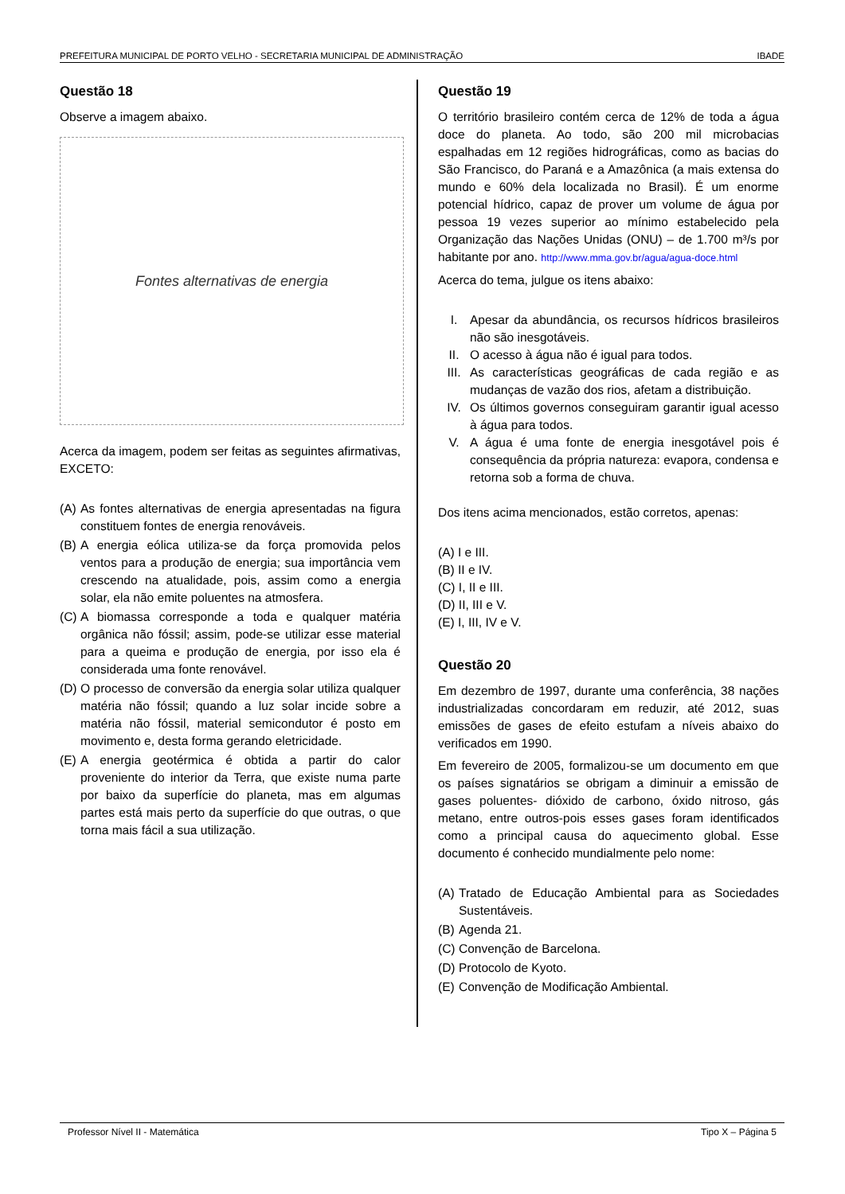PREFEITURA MUNICIPAL DE PORTO VELHO - SECRETARIA MUNICIPAL DE ADMINISTRAÇÃO IBADE
Questão 18
Observe a imagem abaixo.
Fontes alternativas de energia
Acerca da imagem, podem ser feitas as seguintes afirmativas, EXCETO:
(A) As fontes alternativas de energia apresentadas na figura constituem fontes de energia renováveis.
(B) A energia eólica utiliza-se da força promovida pelos ventos para a produção de energia; sua importância vem crescendo na atualidade, pois, assim como a energia solar, ela não emite poluentes na atmosfera.
(C) A biomassa corresponde a toda e qualquer matéria orgânica não fóssil; assim, pode-se utilizar esse material para a queima e produção de energia, por isso ela é considerada uma fonte renovável.
(D) O processo de conversão da energia solar utiliza qualquer matéria não fóssil; quando a luz solar incide sobre a matéria não fóssil, material semicondutor é posto em movimento e, desta forma gerando eletricidade.
(E) A energia geotérmica é obtida a partir do calor proveniente do interior da Terra, que existe numa parte por baixo da superfície do planeta, mas em algumas partes está mais perto da superfície do que outras, o que torna mais fácil a sua utilização.
Questão 19
O território brasileiro contém cerca de 12% de toda a água doce do planeta. Ao todo, são 200 mil microbacias espalhadas em 12 regiões hidrográficas, como as bacias do São Francisco, do Paraná e a Amazônica (a mais extensa do mundo e 60% dela localizada no Brasil). É um enorme potencial hídrico, capaz de prover um volume de água por pessoa 19 vezes superior ao mínimo estabelecido pela Organização das Nações Unidas (ONU) – de 1.700 m³/s por habitante por ano. http://www.mma.gov.br/agua/agua-doce.html
Acerca do tema, julgue os itens abaixo:
I. Apesar da abundância, os recursos hídricos brasileiros não são inesgotáveis.
II. O acesso à água não é igual para todos.
III. As características geográficas de cada região e as mudanças de vazão dos rios, afetam a distribuição.
IV. Os últimos governos conseguiram garantir igual acesso à água para todos.
V. A água é uma fonte de energia inesgotável pois é consequência da própria natureza: evapora, condensa e retorna sob a forma de chuva.
Dos itens acima mencionados, estão corretos, apenas:
(A) I e III.
(B) II e IV.
(C) I, II e III.
(D) II, III e V.
(E) I, III, IV e V.
Questão 20
Em dezembro de 1997, durante uma conferência, 38 nações industrializadas concordaram em reduzir, até 2012, suas emissões de gases de efeito estufam a níveis abaixo do verificados em 1990.
Em fevereiro de 2005, formalizou-se um documento em que os países signatários se obrigam a diminuir a emissão de gases poluentes- dióxido de carbono, óxido nitroso, gás metano, entre outros-pois esses gases foram identificados como a principal causa do aquecimento global. Esse documento é conhecido mundialmente pelo nome:
(A) Tratado de Educação Ambiental para as Sociedades Sustentáveis.
(B) Agenda 21.
(C) Convenção de Barcelona.
(D) Protocolo de Kyoto.
(E) Convenção de Modificação Ambiental.
Professor Nível II - Matemática Tipo X – Página 5